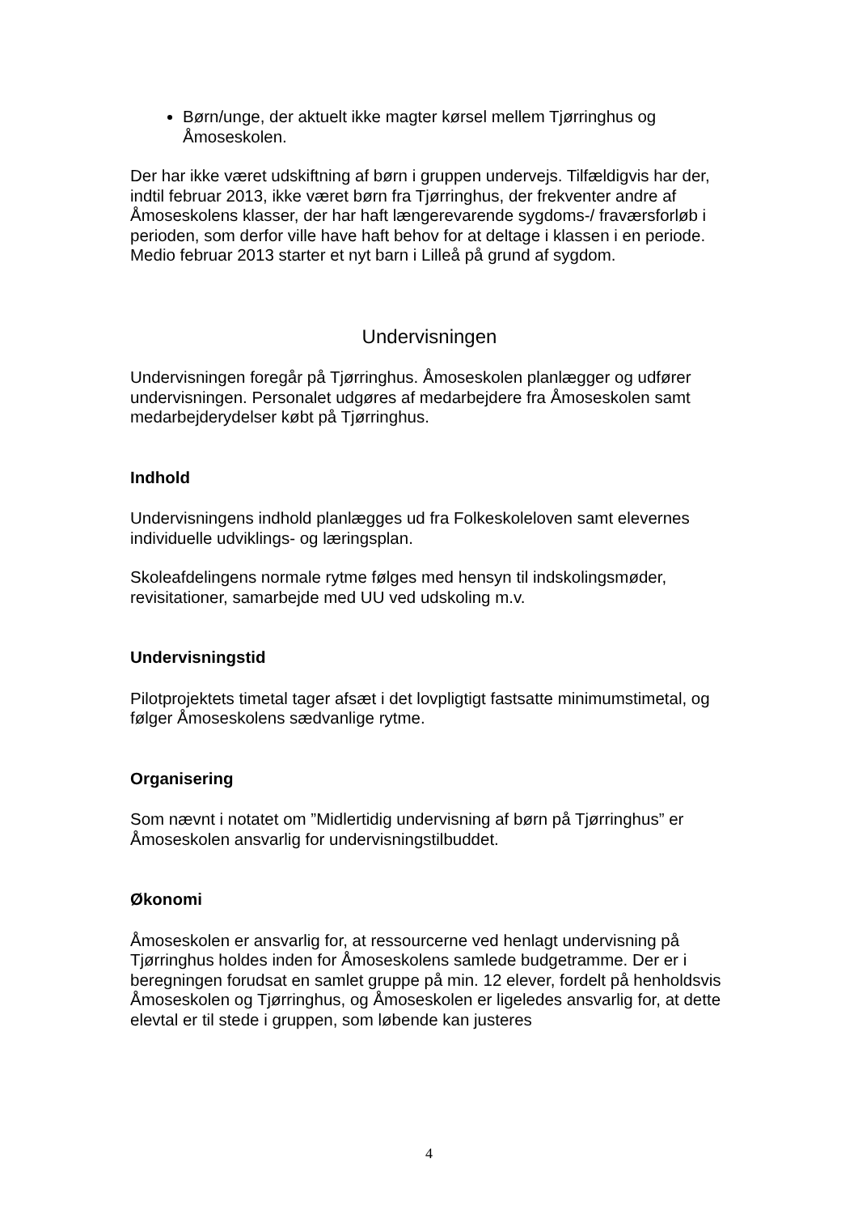Børn/unge, der aktuelt ikke magter kørsel mellem Tjørringhus og Åmoseskolen.
Der har ikke været udskiftning af børn i gruppen undervejs. Tilfældigvis har der, indtil februar 2013, ikke været børn fra Tjørringhus, der frekventer andre af Åmoseskolens klasser, der har haft længerevarende sygdoms-/ fraværsforløb i perioden, som derfor ville have haft behov for at deltage i klassen i en periode. Medio februar 2013 starter et nyt barn i Lilleå på grund af sygdom.
Undervisningen
Undervisningen foregår på Tjørringhus. Åmoseskolen planlægger og udfører undervisningen. Personalet udgøres af medarbejdere fra Åmoseskolen samt medarbejderydelser købt på Tjørringhus.
Indhold
Undervisningens indhold planlægges ud fra Folkeskoleloven samt elevernes individuelle udviklings- og læringsplan.
Skoleafdelingens normale rytme følges med hensyn til indskolingsmøder, revisitationer, samarbejde med UU ved udskoling m.v.
Undervisningstid
Pilotprojektets timetal tager afsæt i det lovpligtigt fastsatte minimumstimetal, og følger Åmoseskolens sædvanlige rytme.
Organisering
Som nævnt i notatet om ”Midlertidig undervisning af børn på Tjørringhus” er Åmoseskolen ansvarlig for undervisningstilbuddet.
Økonomi
Åmoseskolen er ansvarlig for, at ressourcerne ved henlagt undervisning på Tjørringhus holdes inden for Åmoseskolens samlede budgetramme. Der er i beregningen forudsat en samlet gruppe på min. 12 elever, fordelt på henholdsvis Åmoseskolen og Tjørringhus, og Åmoseskolen er ligeledes ansvarlig for, at dette elevtal er til stede i gruppen, som løbende kan justeres
4